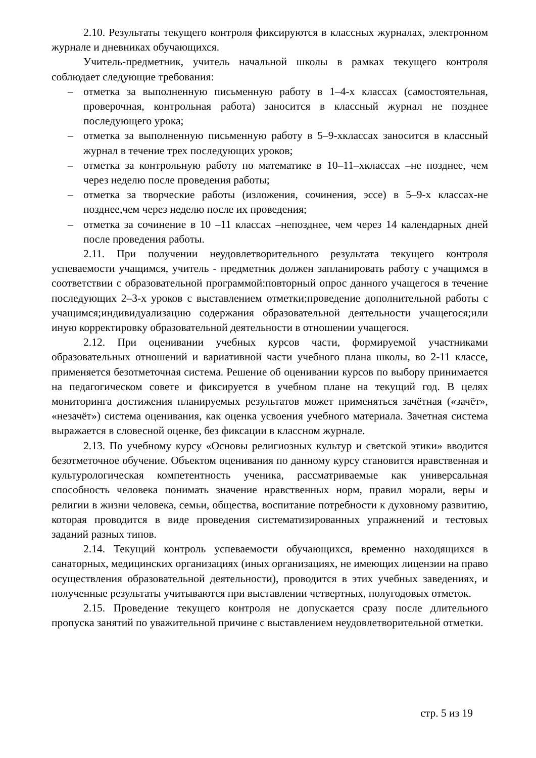2.10. Результаты текущего контроля фиксируются в классных журналах, электронном журнале и дневниках обучающихся.
Учитель-предметник, учитель начальной школы в рамках текущего контроля соблюдает следующие требования:
– отметка за выполненную письменную работу в 1–4-х классах (самостоятельная, проверочная, контрольная работа) заносится в классный журнал не позднее последующего урока;
– отметка за выполненную письменную работу в 5–9-хклассах заносится в классный журнал в течение трех последующих уроков;
– отметка за контрольную работу по математике в 10–11–хклассах –не позднее, чем через неделю после проведения работы;
– отметка за творческие работы (изложения, сочинения, эссе) в 5–9-х классах-не позднее,чем через неделю после их проведения;
– отметка за сочинение в 10 –11 классах –непозднее, чем через 14 календарных дней после проведения работы.
2.11. При получении неудовлетворительного результата текущего контроля успеваемости учащимся, учитель - предметник должен запланировать работу с учащимся в соответствии с образовательной программой:повторный опрос данного учащегося в течение последующих 2–3-х уроков с выставлением отметки;проведение дополнительной работы с учащимся;индивидуализацию содержания образовательной деятельности учащегося;или иную корректировку образовательной деятельности в отношении учащегося.
2.12. При оценивании учебных курсов части, формируемой участниками образовательных отношений и вариативной части учебного плана школы, во 2-11 классе, применяется безотметочная система. Решение об оценивании курсов по выбору принимается на педагогическом совете и фиксируется в учебном плане на текущий год. В целях мониторинга достижения планируемых результатов может применяться зачётная («зачёт», «незачёт») система оценивания, как оценка усвоения учебного материала. Зачетная система выражается в словесной оценке, без фиксации в классном журнале.
2.13. По учебному курсу «Основы религиозных культур и светской этики» вводится безотметочное обучение. Объектом оценивания по данному курсу становится нравственная и культурологическая компетентность ученика, рассматриваемые как универсальная способность человека понимать значение нравственных норм, правил морали, веры и религии в жизни человека, семьи, общества, воспитание потребности к духовному развитию, которая проводится в виде проведения систематизированных упражнений и тестовых заданий разных типов.
2.14. Текущий контроль успеваемости обучающихся, временно находящихся в санаторных, медицинских организациях (иных организациях, не имеющих лицензии на право осуществления образовательной деятельности), проводится в этих учебных заведениях, и полученные результаты учитываются при выставлении четвертных, полугодовых отметок.
2.15. Проведение текущего контроля не допускается сразу после длительного пропуска занятий по уважительной причине с выставлением неудовлетворительной отметки.
стр. 5 из 19